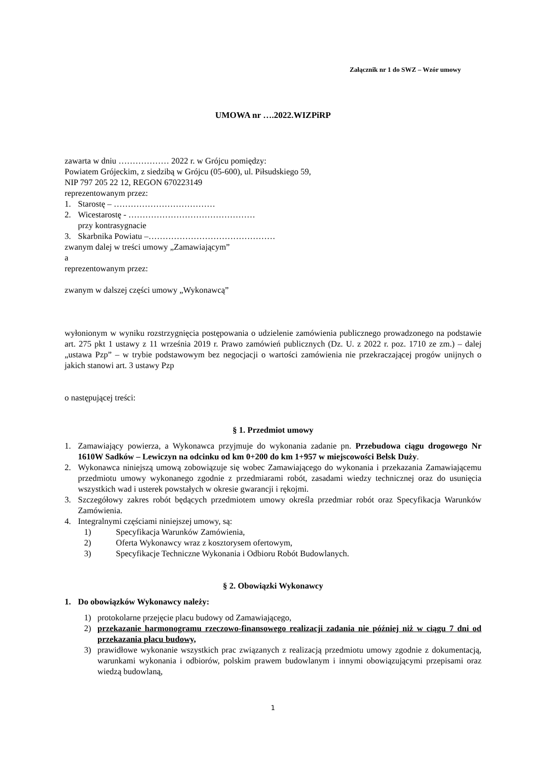Załącznik nr 1 do SWZ – Wzór umowy
UMOWA nr ….2022.WIZPiRP
zawarta w dniu ……………… 2022 r. w Grójcu pomiędzy:
Powiatem Grójeckim, z siedzibą w Grójcu (05-600), ul. Piłsudskiego 59,
NIP 797 205 22 12, REGON 670223149
reprezentowanym przez:
1. Starostę – ………………………………
2. Wicestarostę - ………………………………………
przy kontrasygnacie
3. Skarbnika Powiatu –………………………………………
zwanym dalej w treści umowy „Zamawiającym”
a
reprezentowanym przez:
zwanym w dalszej części umowy „Wykonawcą”
wyłonionym w wyniku rozstrzygnięcia postępowania o udzielenie zamówienia publicznego prowadzonego na podstawie art. 275 pkt 1 ustawy z 11 września 2019 r. Prawo zamówień publicznych (Dz. U. z 2022 r. poz. 1710 ze zm.) – dalej „ustawa Pzp” – w trybie podstawowym bez negocjacji o wartości zamówienia nie przekraczającej progów unijnych o jakich stanowi art. 3 ustawy Pzp
o następującej treści:
§ 1. Przedmiot umowy
1. Zamawiający powierza, a Wykonawca przyjmuje do wykonania zadanie pn. Przebudowa ciągu drogowego Nr 1610W Sadków – Lewiczyn na odcinku od km 0+200 do km 1+957 w miejscowości Belsk Duży.
2. Wykonawca niniejszą umową zobowiązuje się wobec Zamawiającego do wykonania i przekazania Zamawiającemu przedmiotu umowy wykonanego zgodnie z przedmiarami robót, zasadami wiedzy technicznej oraz do usunięcia wszystkich wad i usterek powstałych w okresie gwarancji i rękojmi.
3. Szczegółowy zakres robót będących przedmiotem umowy określa przedmiar robót oraz Specyfikacja Warunków Zamówienia.
4. Integralnymi częściami niniejszej umowy, są:
1) Specyfikacja Warunków Zamówienia,
2) Oferta Wykonawcy wraz z kosztorysem ofertowym,
3) Specyfikacje Techniczne Wykonania i Odbioru Robót Budowlanych.
§ 2. Obowiązki Wykonawcy
1. Do obowiązków Wykonawcy należy:
1) protokolarne przejęcie placu budowy od Zamawiającego,
2) przekazanie harmonogramu rzeczowo-finansowego realizacji zadania nie później niż w ciągu 7 dni od przekazania placu budowy,
3) prawidłowe wykonanie wszystkich prac związanych z realizacją przedmiotu umowy zgodnie z dokumentacją, warunkami wykonania i odbiorów, polskim prawem budowlanym i innymi obowiązującymi przepisami oraz wiedzą budowlaną,
1